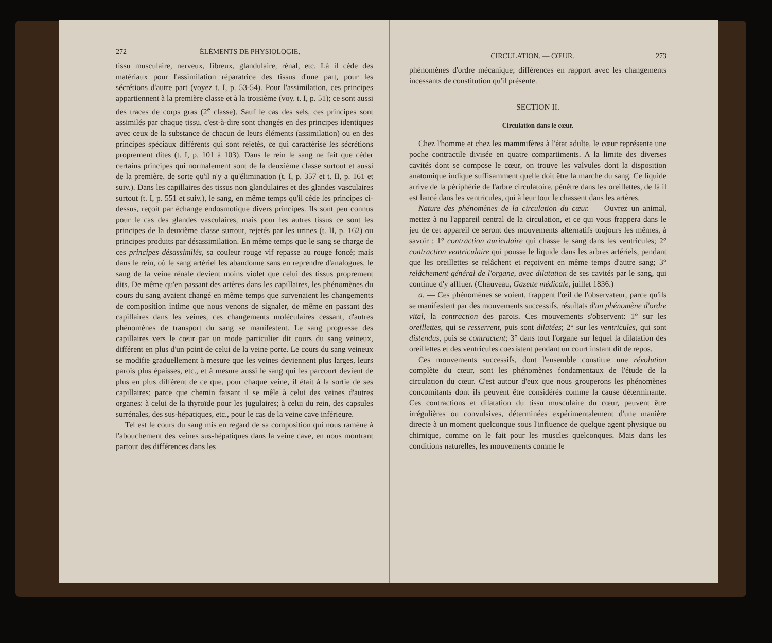272 ÉLÉMENTS DE PHYSIOLOGIE.
tissu musculaire, nerveux, fibreux, glandulaire, rénal, etc. Là il cède des matériaux pour l'assimilation réparatrice des tissus d'une part, pour les sécrétions d'autre part (voyez t. I, p. 53-54). Pour l'assimilation, ces principes appartiennent à la première classe et à la troisième (voy. t. I, p. 51); ce sont aussi des traces de corps gras (2<sup>e</sup> classe). Sauf le cas des sels, ces principes sont assimilés par chaque tissu, c'est-à-dire sont changés en des principes identiques avec ceux de la substance de chacun de leurs éléments (assimilation) ou en des principes spéciaux différents qui sont rejetés, ce qui caractérise les sécrétions proprement dites (t. I, p. 101 à 103). Dans le rein le sang ne fait que céder certains principes qui normalement sont de la deuxième classe surtout et aussi de la première, de sorte qu'il n'y a qu'élimination (t. I, p. 357 et t. II, p. 161 et suiv.). Dans les capillaires des tissus non glandulaires et des glandes vasculaires surtout (t. I, p. 551 et suiv.), le sang, en même temps qu'il cède les principes ci-dessus, reçoit par échange endosmotique divers principes. Ils sont peu connus pour le cas des glandes vasculaires, mais pour les autres tissus ce sont les principes de la deuxième classe surtout, rejetés par les urines (t. II, p. 162) ou principes produits par désassimilation. En même temps que le sang se charge de ces principes désassimilés, sa couleur rouge vif repasse au rouge foncé; mais dans le rein, où le sang artériel les abandonne sans en reprendre d'analogues, le sang de la veine rénale devient moins violet que celui des tissus proprement dits. De même qu'en passant des artères dans les capillaires, les phénomènes du cours du sang avaient changé en même temps que survenaient les changements de composition intime que nous venons de signaler, de même en passant des capillaires dans les veines, ces changements moléculaires cessant, d'autres phénomènes de transport du sang se manifestent. Le sang progresse des capillaires vers le cœur par un mode particulier dit cours du sang veineux, différent en plus d'un point de celui de la veine porte. Le cours du sang veineux se modifie graduellement à mesure que les veines deviennent plus larges, leurs parois plus épaisses, etc., et à mesure aussi le sang qui les parcourt devient de plus en plus différent de ce que, pour chaque veine, il était à la sortie de ses capillaires; parce que chemin faisant il se mêle à celui des veines d'autres organes: à celui de la thyroïde pour les jugulaires; à celui du rein, des capsules surrénales, des sus-hépatiques, etc., pour le cas de la veine cave inférieure.
Tel est le cours du sang mis en regard de sa composition qui nous ramène à l'abouchement des veines sus-hépatiques dans la veine cave, en nous montrant partout des différences dans les
CIRCULATION. — CŒUR. 273
phénomènes d'ordre mécanique; différences en rapport avec les changements incessants de constitution qu'il présente.
SECTION II.
Circulation dans le cœur.
Chez l'homme et chez les mammifères à l'état adulte, le cœur représente une poche contractile divisée en quatre compartiments. A la limite des diverses cavités dont se compose le cœur, on trouve les valvules dont la disposition anatomique indique suffisamment quelle doit être la marche du sang. Ce liquide arrive de la périphérie de l'arbre circulatoire, pénètre dans les oreillettes, de là il est lancé dans les ventricules, qui à leur tour le chassent dans les artères.
Nature des phénomènes de la circulation du cœur. — Ouvrez un animal, mettez à nu l'appareil central de la circulation, et ce qui vous frappera dans le jeu de cet appareil ce seront des mouvements alternatifs toujours les mêmes, à savoir : 1° contraction auriculaire qui chasse le sang dans les ventricules; 2° contraction ventriculaire qui pousse le liquide dans les arbres artériels, pendant que les oreillettes se relâchent et reçoivent en même temps d'autre sang; 3° relâchement général de l'organe, avec dilatation de ses cavités par le sang, qui continue d'y affluer. (Chauveau, Gazette médicale, juillet 1836.)
a. — Ces phénomènes se voient, frappent l'œil de l'observateur, parce qu'ils se manifestent par des mouvements successifs, résultats d'un phénomène d'ordre vital, la contraction des parois. Ces mouvements s'observent: 1° sur les oreillettes, qui se resserrent, puis sont dilatées; 2° sur les ventricules, qui sont distendus, puis se contractent; 3° dans tout l'organe sur lequel la dilatation des oreillettes et des ventricules coexistent pendant un court instant dit de repos.
Ces mouvements successifs, dont l'ensemble constitue une révolution complète du cœur, sont les phénomènes fondamentaux de l'étude de la circulation du cœur. C'est autour d'eux que nous grouperons les phénomènes concomitants dont ils peuvent être considérés comme la cause déterminante. Ces contractions et dilatation du tissu musculaire du cœur, peuvent être irrégulières ou convulsives, déterminées expérimentalement d'une manière directe à un moment quelconque sous l'influence de quelque agent physique ou chimique, comme on le fait pour les muscles quelconques. Mais dans les conditions naturelles, les mouvements comme le